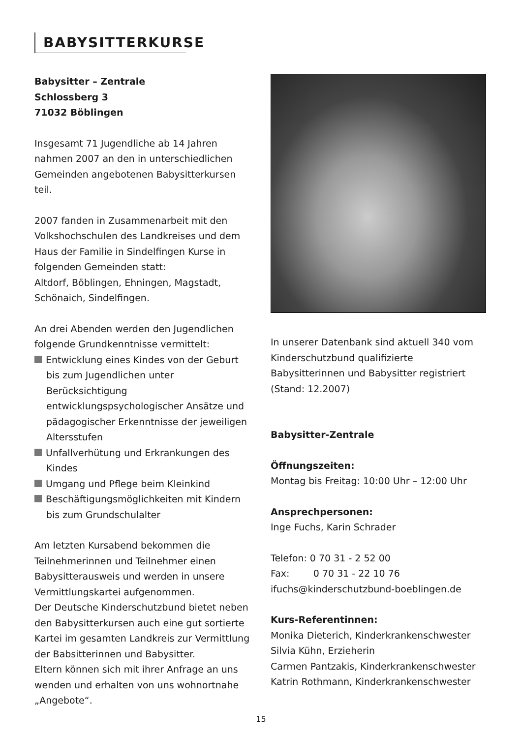BABYSITTERKURSE
Babysitter – Zentrale
Schlossberg 3
71032 Böblingen
Insgesamt 71 Jugendliche ab 14 Jahren nahmen 2007 an den in unterschiedlichen Gemeinden angebotenen Babysitterkursen teil.
2007 fanden in Zusammenarbeit mit den Volkshochschulen des Landkreises und dem Haus der Familie in Sindelfingen Kurse in folgenden Gemeinden statt:
Altdorf, Böblingen, Ehningen, Magstadt, Schönaich, Sindelfingen.
An drei Abenden werden den Jugendlichen folgende Grundkenntnisse vermittelt:
Entwicklung eines Kindes von der Geburt bis zum Jugendlichen unter Berücksichtigung entwicklungspsychologischer Ansätze und pädagogischer Erkenntnisse der jeweiligen Altersstufen
Unfallverhütung und Erkrankungen des Kindes
Umgang und Pflege beim Kleinkind
Beschäftigungsmöglichkeiten mit Kindern bis zum Grundschulalter
Am letzten Kursabend bekommen die Teilnehmerinnen und Teilnehmer einen Babysitterausweis und werden in unsere Vermittlungskartei aufgenommen.
Der Deutsche Kinderschutzbund bietet neben den Babysitterkursen auch eine gut sortierte Kartei im gesamten Landkreis zur Vermittlung der Babsitterinnen und Babysitter.
Eltern können sich mit ihrer Anfrage an uns wenden und erhalten von uns wohnortnahe „Angebote“.
In unserer Datenbank sind aktuell 340 vom Kinderschutzbund qualifizierte Babysitterinnen und Babysitter registriert (Stand: 12.2007)
Babysitter-Zentrale
Öffnungszeiten:
Montag bis Freitag: 10:00 Uhr – 12:00 Uhr
Ansprechpersonen:
Inge Fuchs, Karin Schrader
Telefon: 0 70 31 - 2 52 00
Fax: 0 70 31 - 22 10 76
ifuchs@kinderschutzbund-boeblingen.de
Kurs-Referentinnen:
Monika Dieterich, Kinderkrankenschwester
Silvia Kühn, Erzieherin
Carmen Pantzakis, Kinderkrankenschwester
Katrin Rothmann, Kinderkrankenschwester
15